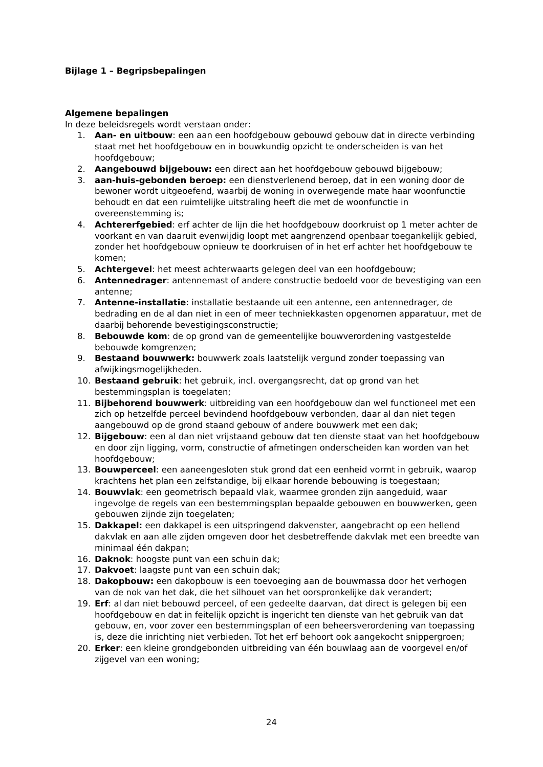Bijlage 1 – Begripsbepalingen
Algemene bepalingen
In deze beleidsregels wordt verstaan onder:
1. Aan- en uitbouw: een aan een hoofdgebouw gebouwd gebouw dat in directe verbinding staat met het hoofdgebouw en in bouwkundig opzicht te onderscheiden is van het hoofdgebouw;
2. Aangebouwd bijgebouw: een direct aan het hoofdgebouw gebouwd bijgebouw;
3. aan-huis-gebonden beroep: een dienstverlenend beroep, dat in een woning door de bewoner wordt uitgeoefend, waarbij de woning in overwegende mate haar woonfunctie behoudt en dat een ruimtelijke uitstraling heeft die met de woonfunctie in overeenstemming is;
4. Achtererfgebied: erf achter de lijn die het hoofdgebouw doorkruist op 1 meter achter de voorkant en van daaruit evenwijdig loopt met aangrenzend openbaar toegankelijk gebied, zonder het hoofdgebouw opnieuw te doorkruisen of in het erf achter het hoofdgebouw te komen;
5. Achtergevel: het meest achterwaarts gelegen deel van een hoofdgebouw;
6. Antennedrager: antennemast of andere constructie bedoeld voor de bevestiging van een antenne;
7. Antenne-installatie: installatie bestaande uit een antenne, een antennedrager, de bedrading en de al dan niet in een of meer techniekkasten opgenomen apparatuur, met de daarbij behorende bevestigingsconstructie;
8. Bebouwde kom: de op grond van de gemeentelijke bouwverordening vastgestelde bebouwde komgrenzen;
9. Bestaand bouwwerk: bouwwerk zoals laatstelijk vergund zonder toepassing van afwijkingsmogelijkheden.
10. Bestaand gebruik: het gebruik, incl. overgangsrecht, dat op grond van het bestemmingsplan is toegelaten;
11. Bijbehorend bouwwerk: uitbreiding van een hoofdgebouw dan wel functioneel met een zich op hetzelfde perceel bevindend hoofdgebouw verbonden, daar al dan niet tegen aangebouwd op de grond staand gebouw of andere bouwwerk met een dak;
12. Bijgebouw: een al dan niet vrijstaand gebouw dat ten dienste staat van het hoofdgebouw en door zijn ligging, vorm, constructie of afmetingen onderscheiden kan worden van het hoofdgebouw;
13. Bouwperceel: een aaneengesloten stuk grond dat een eenheid vormt in gebruik, waarop krachtens het plan een zelfstandige, bij elkaar horende bebouwing is toegestaan;
14. Bouwvlak: een geometrisch bepaald vlak, waarmee gronden zijn aangeduid, waar ingevolge de regels van een bestemmingsplan bepaalde gebouwen en bouwwerken, geen gebouwen zijnde zijn toegelaten;
15. Dakkapel: een dakkapel is een uitspringend dakvenster, aangebracht op een hellend dakvlak en aan alle zijden omgeven door het desbetreffende dakvlak met een breedte van minimaal één dakpan;
16. Daknok: hoogste punt van een schuin dak;
17. Dakvoet: laagste punt van een schuin dak;
18. Dakopbouw: een dakopbouw is een toevoeging aan de bouwmassa door het verhogen van de nok van het dak, die het silhouet van het oorspronkelijke dak verandert;
19. Erf: al dan niet bebouwd perceel, of een gedeelte daarvan, dat direct is gelegen bij een hoofdgebouw en dat in feitelijk opzicht is ingericht ten dienste van het gebruik van dat gebouw, en, voor zover een bestemmingsplan of een beheersverordening van toepassing is, deze die inrichting niet verbieden. Tot het erf behoort ook aangekocht snippergroen;
20. Erker: een kleine grondgebonden uitbreiding van één bouwlaag aan de voorgevel en/of zijgevel van een woning;
24